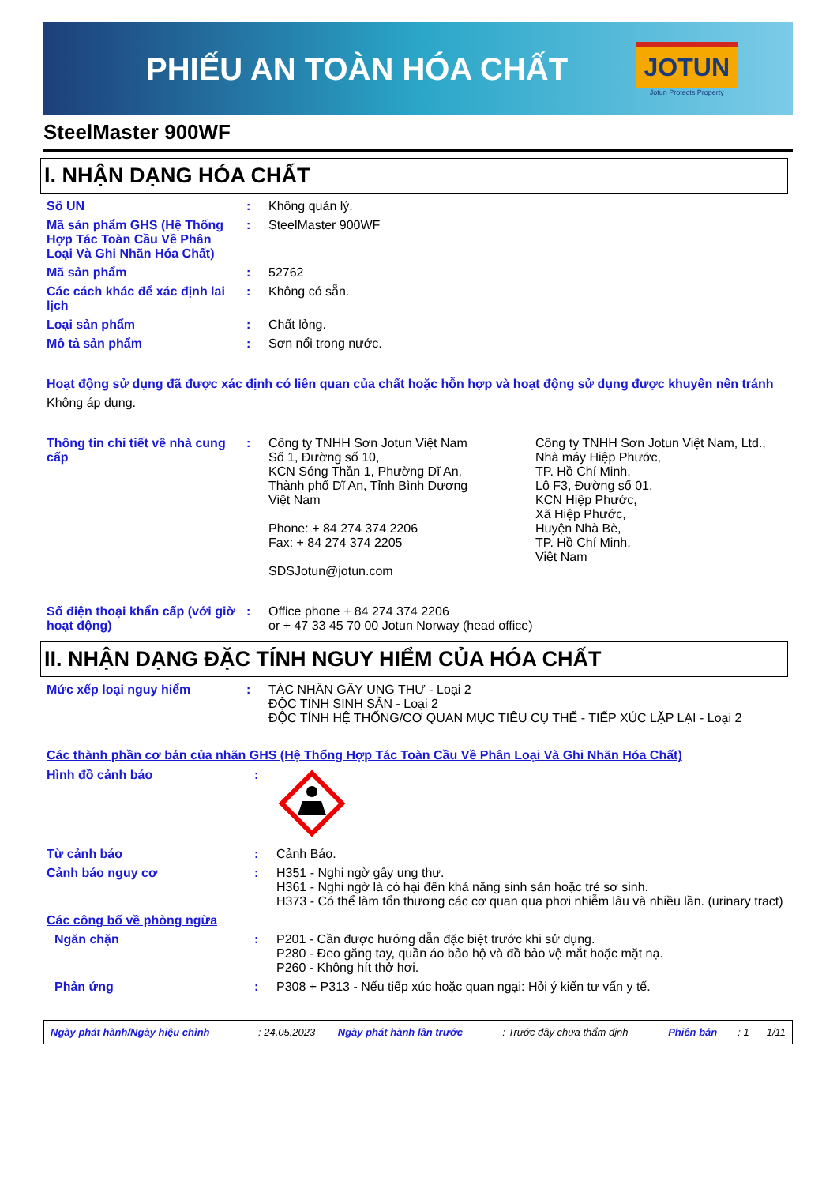PHIẾU AN TOÀN HÓA CHẤT
JOTUN
Jotun Protects Property
SteelMaster 900WF
I. NHẬN DẠNG HÓA CHẤT
| Số UN | : | Không quản lý. |
| Mã sản phẩm GHS (Hệ Thống Hợp Tác Toàn Cầu Về Phân Loại Và Ghi Nhãn Hóa Chất) | : | SteelMaster 900WF |
| Mã sản phẩm | : | 52762 |
| Các cách khác để xác định lai lịch | : | Không có sẵn. |
| Loại sản phẩm | : | Chất lỏng. |
| Mô tả sản phẩm | : | Sơn nổi trong nước. |
Hoạt động sử dụng đã được xác định có liên quan của chất hoặc hỗn hợp và hoạt động sử dụng được khuyên nên tránh
Không áp dụng.
| Thông tin chi tiết về nhà cung cấp | : | Công ty TNHH Sơn Jotun Việt Nam Số 1, Đường số 10, KCN Sóng Thần 1, Phường Dĩ An, Thành phố Dĩ An, Tỉnh Bình Dương Việt Nam Phone: + 84 274 374 2206 Fax: + 84 274 374 2205 SDSJotun@jotun.com | Công ty TNHH Sơn Jotun Việt Nam, Ltd., Nhà máy Hiệp Phước, TP. Hồ Chí Minh. Lô F3, Đường số 01, KCN Hiệp Phước, Xã Hiệp Phước, Huyện Nhà Bè, TP. Hồ Chí Minh, Việt Nam |
| Số điện thoại khẩn cấp (với giờ hoạt động) | : | Office phone + 84 274 374 2206 or + 47 33 45 70 00 Jotun Norway (head office) | |
II. NHẬN DẠNG ĐẶC TÍNH NGUY HIỂM CỦA HÓA CHẤT
| Mức xếp loại nguy hiểm | : | TÁC NHÂN GÂY UNG THƯ - Loại 2 ĐỘC TÍNH SINH SẢN - Loại 2 ĐỘC TÍNH HỆ THỐNG/CƠ QUAN MỤC TIÊU CỤ THỂ - TIẾP XÚC LẶP LẠI - Loại 2 |
Các thành phần cơ bản của nhãn GHS (Hệ Thống Hợp Tác Toàn Cầu Về Phân Loại Và Ghi Nhãn Hóa Chất)
| Hình đồ cảnh báo | : | |
| Từ cảnh báo | : | Cảnh Báo. |
| Cảnh báo nguy cơ | : | H351 - Nghi ngờ gây ung thư. H361 - Nghi ngờ là có hại đến khả năng sinh sản hoặc trẻ sơ sinh. H373 - Có thể làm tổn thương các cơ quan qua phơi nhiễm lâu và nhiều lần. (urinary tract) |
| Các công bố về phòng ngừa | | |
| Ngăn chặn | : | P201 - Cần được hướng dẫn đặc biệt trước khi sử dụng. P280 - Đeo găng tay, quần áo bảo hộ và đồ bảo vệ mắt hoặc mặt nạ. P260 - Không hít thở hơi. |
| Phản ứng | : | P308 + P313 - Nếu tiếp xúc hoặc quan ngại: Hỏi ý kiến tư vấn y tế. |
| Ngày phát hành/Ngày hiệu chỉnh | : 24.05.2023 | Ngày phát hành lần trước | : Trước đây chưa thẩm định | Phiên bản | : 1 | 1/11 |